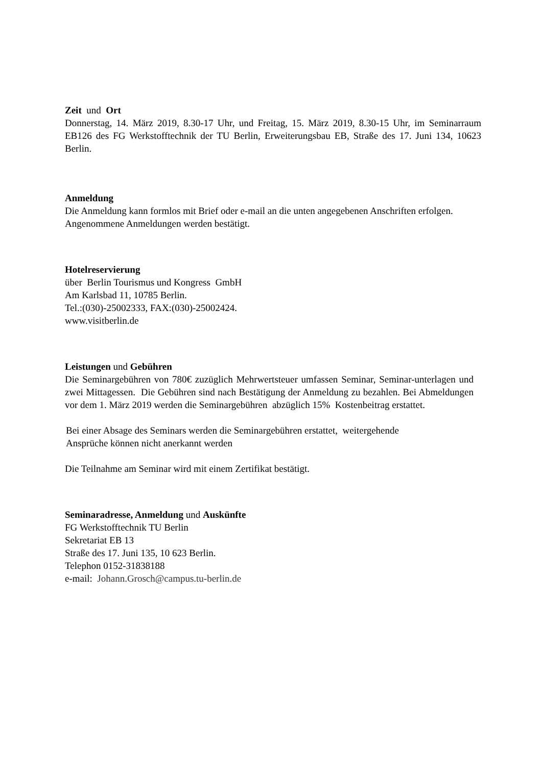Zeit und Ort
Donnerstag, 14. März 2019, 8.30-17 Uhr, und Freitag, 15. März 2019, 8.30-15 Uhr, im Seminarraum EB126 des FG Werkstofftechnik der TU Berlin, Erweiterungsbau EB, Straße des 17. Juni 134, 10623 Berlin.
Anmeldung
Die Anmeldung kann formlos mit Brief oder e-mail an die unten angegebenen Anschriften erfolgen.
Angenommene Anmeldungen werden bestätigt.
Hotelreservierung
über Berlin Tourismus und Kongress GmbH
Am Karlsbad 11, 10785 Berlin.
Tel.:(030)-25002333, FAX:(030)-25002424.
www.visitberlin.de
Leistungen und Gebühren
Die Seminargebühren von 780€ zuzüglich Mehrwertsteuer umfassen Seminar, Seminar-unterlagen und zwei Mittagessen. Die Gebühren sind nach Bestätigung der Anmeldung zu bezahlen. Bei Abmeldungen vor dem 1. März 2019 werden die Seminargebühren abzüglich 15% Kostenbeitrag erstattet.
Bei einer Absage des Seminars werden die Seminargebühren erstattet, weitergehende
Ansprüche können nicht anerkannt werden
Die Teilnahme am Seminar wird mit einem Zertifikat bestätigt.
Seminaradresse, Anmeldung und Auskünfte
FG Werkstofftechnik TU Berlin
Sekretariat EB 13
Straße des 17. Juni 135, 10 623 Berlin.
Telephon 0152-31838188
e-mail: Johann.Grosch@campus.tu-berlin.de